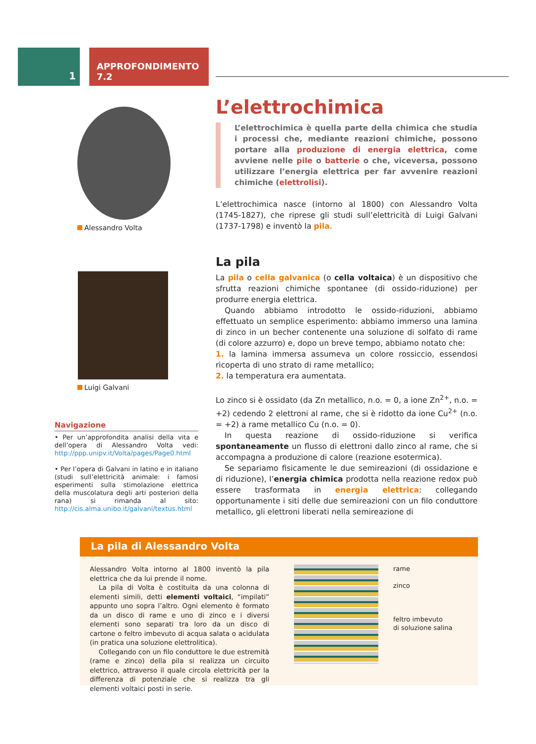1
APPROFONDIMENTO 7.2
Alessandro Volta
Luigi Galvani
Navigazione
• Per un’approfondita analisi della vita e dell’opera di Alessandro Volta vedi: http://ppp.unipv.it/Volta/pages/Page0.html
• Per l’opera di Galvani in latino e in italiano (studi sull’elettricità animale: i famosi esperimenti sulla stimolazione elettrica della muscolatura degli arti posteriori della rana) si rimanda al sito: http://cis.alma.unibo.it/galvani/textus.html
L’elettrochimica
L’elettrochimica è quella parte della chimica che studia i processi che, mediante reazioni chimiche, possono portare alla produzione di energia elettrica, come avviene nelle pile o batterie o che, viceversa, possono utilizzare l’energia elettrica per far avvenire reazioni chimiche (elettrolisi).
L’elettrochimica nasce (intorno al 1800) con Alessandro Volta (1745-1827), che riprese gli studi sull’elettricità di Luigi Galvani (1737-1798) e inventò la pila.
La pila
La pila o cella galvanica (o cella voltaica) è un dispositivo che sfrutta reazioni chimiche spontanee (di ossido-riduzione) per produrre energia elettrica.
Quando abbiamo introdotto le ossido-riduzioni, abbiamo effettuato un semplice esperimento: abbiamo immerso una lamina di zinco in un becher contenente una soluzione di solfato di rame (di colore azzurro) e, dopo un breve tempo, abbiamo notato che:
1. la lamina immersa assumeva un colore rossiccio, essendosi ricoperta di uno strato di rame metallico;
2. la temperatura era aumentata.
Lo zinco si è ossidato (da Zn metallico, n.o. = 0, a ione Zn<sup>2+</sup>, n.o. = +2) cedendo 2 elettroni al rame, che si è ridotto da ione Cu<sup>2+</sup> (n.o. = +2) a rame metallico Cu (n.o. = 0).
In questa reazione di ossido-riduzione si verifica spontaneamente un flusso di elettroni dallo zinco al rame, che si accompagna a produzione di calore (reazione esotermica).
Se separiamo fisicamente le due semireazioni (di ossidazione e di riduzione), l’energia chimica prodotta nella reazione redox può essere trasformata in energia elettrica: collegando opportunamente i siti delle due semireazioni con un filo conduttore metallico, gli elettroni liberati nella semireazione di
La pila di Alessandro Volta
Alessandro Volta intorno al 1800 inventò la pila elettrica che da lui prende il nome.
La pila di Volta è costituita da una colonna di elementi simili, detti elementi voltaici, “impilati” appunto uno sopra l’altro. Ogni elemento è formato da un disco di rame e uno di zinco e i diversi elementi sono separati tra loro da un disco di cartone o feltro imbevuto di acqua salata o acidulata (in pratica una soluzione elettrolitica).
Collegando con un filo conduttore le due estremità (rame e zinco) della pila si realizza un circuito elettrico, attraverso il quale circola elettricità per la differenza di potenziale che si realizza tra gli elementi voltaici posti in serie.
rame
zinco
feltro imbevuto
di soluzione salina